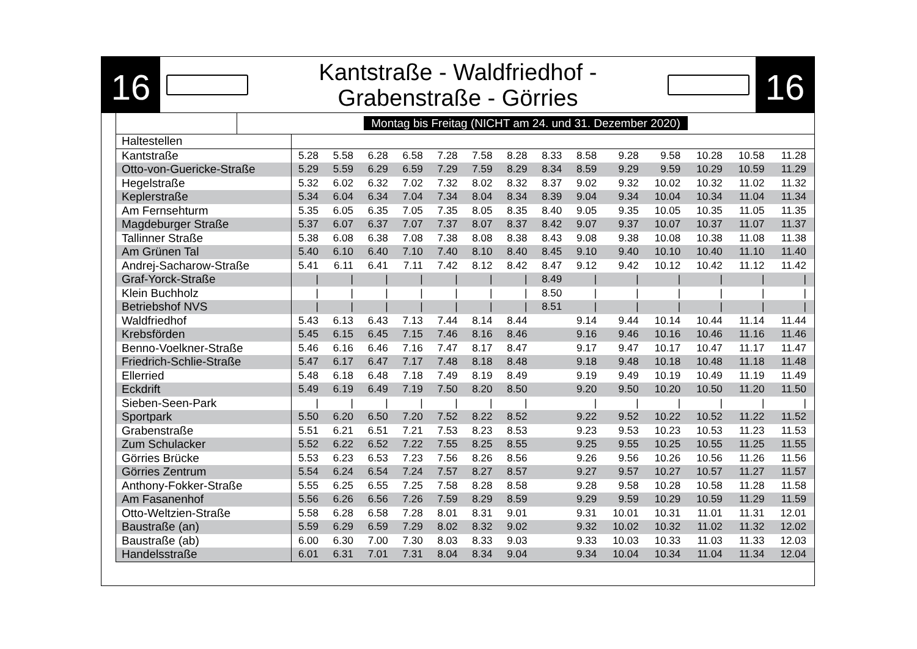16
Kantstraße - Waldfriedhof -
Grabenstraße - Görries
16
| | Montag bis Freitag (NICHT am 24. und 31. Dezember 2020) |
| Haltestellen | | | | | | | | | | | | | | |
| Kantstraße | 5.28 | 5.58 | 6.28 | 6.58 | 7.28 | 7.58 | 8.28 | 8.33 | 8.58 | 9.28 | 9.58 | 10.28 | 10.58 | 11.28 |
| Otto-von-Guericke-Straße | 5.29 | 5.59 | 6.29 | 6.59 | 7.29 | 7.59 | 8.29 | 8.34 | 8.59 | 9.29 | 9.59 | 10.29 | 10.59 | 11.29 |
| Hegelstraße | 5.32 | 6.02 | 6.32 | 7.02 | 7.32 | 8.02 | 8.32 | 8.37 | 9.02 | 9.32 | 10.02 | 10.32 | 11.02 | 11.32 |
| Keplerstraße | 5.34 | 6.04 | 6.34 | 7.04 | 7.34 | 8.04 | 8.34 | 8.39 | 9.04 | 9.34 | 10.04 | 10.34 | 11.04 | 11.34 |
| Am Fernsehturm | 5.35 | 6.05 | 6.35 | 7.05 | 7.35 | 8.05 | 8.35 | 8.40 | 9.05 | 9.35 | 10.05 | 10.35 | 11.05 | 11.35 |
| Magdeburger Straße | 5.37 | 6.07 | 6.37 | 7.07 | 7.37 | 8.07 | 8.37 | 8.42 | 9.07 | 9.37 | 10.07 | 10.37 | 11.07 | 11.37 |
| Tallinner Straße | 5.38 | 6.08 | 6.38 | 7.08 | 7.38 | 8.08 | 8.38 | 8.43 | 9.08 | 9.38 | 10.08 | 10.38 | 11.08 | 11.38 |
| Am Grünen Tal | 5.40 | 6.10 | 6.40 | 7.10 | 7.40 | 8.10 | 8.40 | 8.45 | 9.10 | 9.40 | 10.10 | 10.40 | 11.10 | 11.40 |
| Andrej-Sacharow-Straße | 5.41 | 6.11 | 6.41 | 7.11 | 7.42 | 8.12 | 8.42 | 8.47 | 9.12 | 9.42 | 10.12 | 10.42 | 11.12 | 11.42 |
| Graf-Yorck-Straße | / | / | / | / | / | / | / | 8.49 | / | / | / | / | / | / |
| Klein Buchholz | / | / | / | / | / | / | / | 8.50 | / | / | / | / | / | / |
| Betriebshof NVS | / | / | / | / | / | / | / | 8.51 | / | / | / | / | / | / |
| Waldfriedhof | 5.43 | 6.13 | 6.43 | 7.13 | 7.44 | 8.14 | 8.44 | | 9.14 | 9.44 | 10.14 | 10.44 | 11.14 | 11.44 |
| Krebsförden | 5.45 | 6.15 | 6.45 | 7.15 | 7.46 | 8.16 | 8.46 | | 9.16 | 9.46 | 10.16 | 10.46 | 11.16 | 11.46 |
| Benno-Voelkner-Straße | 5.46 | 6.16 | 6.46 | 7.16 | 7.47 | 8.17 | 8.47 | | 9.17 | 9.47 | 10.17 | 10.47 | 11.17 | 11.47 |
| Friedrich-Schlie-Straße | 5.47 | 6.17 | 6.47 | 7.17 | 7.48 | 8.18 | 8.48 | | 9.18 | 9.48 | 10.18 | 10.48 | 11.18 | 11.48 |
| Ellerried | 5.48 | 6.18 | 6.48 | 7.18 | 7.49 | 8.19 | 8.49 | | 9.19 | 9.49 | 10.19 | 10.49 | 11.19 | 11.49 |
| Eckdrift | 5.49 | 6.19 | 6.49 | 7.19 | 7.50 | 8.20 | 8.50 | | 9.20 | 9.50 | 10.20 | 10.50 | 11.20 | 11.50 |
| Sieben-Seen-Park | / | / | / | / | / | / | / | | / | / | / | / | / | / |
| Sportpark | 5.50 | 6.20 | 6.50 | 7.20 | 7.52 | 8.22 | 8.52 | | 9.22 | 9.52 | 10.22 | 10.52 | 11.22 | 11.52 |
| Grabenstraße | 5.51 | 6.21 | 6.51 | 7.21 | 7.53 | 8.23 | 8.53 | | 9.23 | 9.53 | 10.23 | 10.53 | 11.23 | 11.53 |
| Zum Schulacker | 5.52 | 6.22 | 6.52 | 7.22 | 7.55 | 8.25 | 8.55 | | 9.25 | 9.55 | 10.25 | 10.55 | 11.25 | 11.55 |
| Görries Brücke | 5.53 | 6.23 | 6.53 | 7.23 | 7.56 | 8.26 | 8.56 | | 9.26 | 9.56 | 10.26 | 10.56 | 11.26 | 11.56 |
| Görries Zentrum | 5.54 | 6.24 | 6.54 | 7.24 | 7.57 | 8.27 | 8.57 | | 9.27 | 9.57 | 10.27 | 10.57 | 11.27 | 11.57 |
| Anthony-Fokker-Straße | 5.55 | 6.25 | 6.55 | 7.25 | 7.58 | 8.28 | 8.58 | | 9.28 | 9.58 | 10.28 | 10.58 | 11.28 | 11.58 |
| Am Fasanenhof | 5.56 | 6.26 | 6.56 | 7.26 | 7.59 | 8.29 | 8.59 | | 9.29 | 9.59 | 10.29 | 10.59 | 11.29 | 11.59 |
| Otto-Weltzien-Straße | 5.58 | 6.28 | 6.58 | 7.28 | 8.01 | 8.31 | 9.01 | | 9.31 | 10.01 | 10.31 | 11.01 | 11.31 | 12.01 |
| Baustraße (an) | 5.59 | 6.29 | 6.59 | 7.29 | 8.02 | 8.32 | 9.02 | | 9.32 | 10.02 | 10.32 | 11.02 | 11.32 | 12.02 |
| Baustraße (ab) | 6.00 | 6.30 | 7.00 | 7.30 | 8.03 | 8.33 | 9.03 | | 9.33 | 10.03 | 10.33 | 11.03 | 11.33 | 12.03 |
| Handelsstraße | 6.01 | 6.31 | 7.01 | 7.31 | 8.04 | 8.34 | 9.04 | | 9.34 | 10.04 | 10.34 | 11.04 | 11.34 | 12.04 |